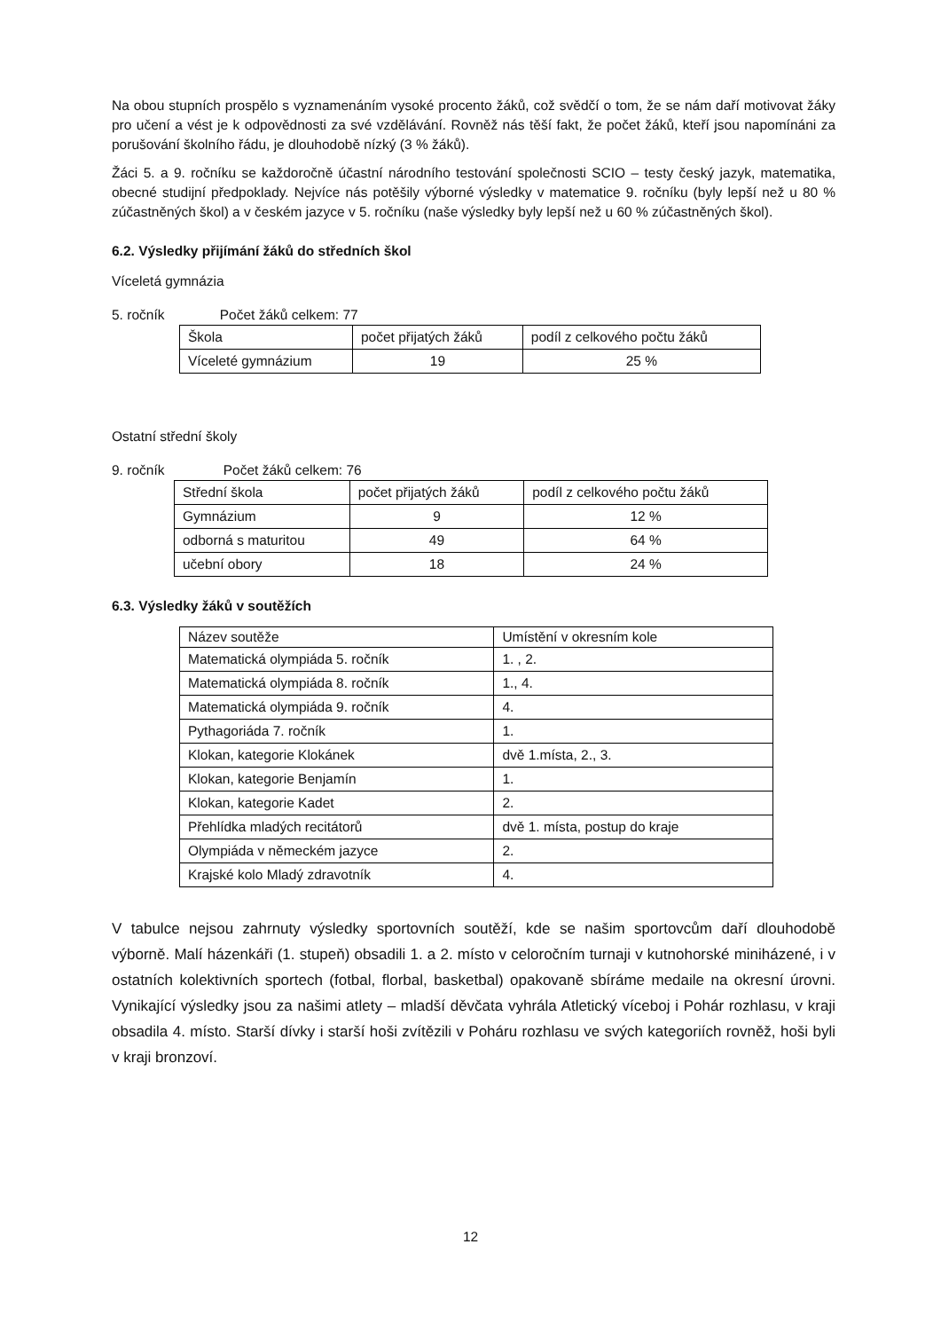Na obou stupních prospělo s vyznamenáním vysoké procento žáků, což svědčí o tom, že se nám daří motivovat žáky pro učení a vést je k odpovědnosti za své vzdělávání. Rovněž nás těší fakt, že počet žáků, kteří jsou napomínáni za porušování školního řádu, je dlouhodobě nízký (3 % žáků).
Žáci 5. a 9. ročníku se každoročně účastní národního testování společnosti SCIO – testy český jazyk, matematika, obecné studijní předpoklady. Nejvíce nás potěšily výborné výsledky v matematice 9. ročníku (byly lepší než u 80 % zúčastněných škol) a v českém jazyce v 5. ročníku (naše výsledky byly lepší než u 60 % zúčastněných škol).
6.2. Výsledky přijímání žáků do středních škol
Víceletá gymnázia
5. ročník Počet žáků celkem: 77
| Škola | počet přijatých žáků | podíl z celkového počtu žáků |
| Víceleté gymnázium | 19 | 25 % |
Ostatní střední školy
9. ročník Počet žáků celkem: 76
| Střední škola | počet přijatých žáků | podíl z celkového počtu žáků |
| Gymnázium | 9 | 12 % |
| odborná s maturitou | 49 | 64 % |
| učební obory | 18 | 24 % |
6.3. Výsledky žáků v soutěžích
| Název soutěže | Umístění v okresním kole |
| Matematická olympiáda 5. ročník | 1. , 2. |
| Matematická olympiáda 8. ročník | 1., 4. |
| Matematická olympiáda 9. ročník | 4. |
| Pythagoriáda 7. ročník | 1. |
| Klokan, kategorie Klokánek | dvě 1.místa, 2., 3. |
| Klokan, kategorie Benjamín | 1. |
| Klokan, kategorie Kadet | 2. |
| Přehlídka mladých recitátorů | dvě 1. místa, postup do kraje |
| Olympiáda v německém jazyce | 2. |
| Krajské kolo Mladý zdravotník | 4. |
V tabulce nejsou zahrnuty výsledky sportovních soutěží, kde se našim sportovcům daří dlouhodobě výborně. Malí házenkáři (1. stupeň) obsadili 1. a 2. místo v celoročním turnaji v kutnohorské miniházené, i v ostatních kolektivních sportech (fotbal, florbal, basketbal) opakovaně sbíráme medaile na okresní úrovni. Vynikající výsledky jsou za našimi atlety – mladší děvčata vyhrála Atletický víceboj i Pohár rozhlasu, v kraji obsadila 4. místo. Starší dívky i starší hoši zvítězili v Poháru rozhlasu ve svých kategoriích rovněž, hoši byli v kraji bronzoví.
12